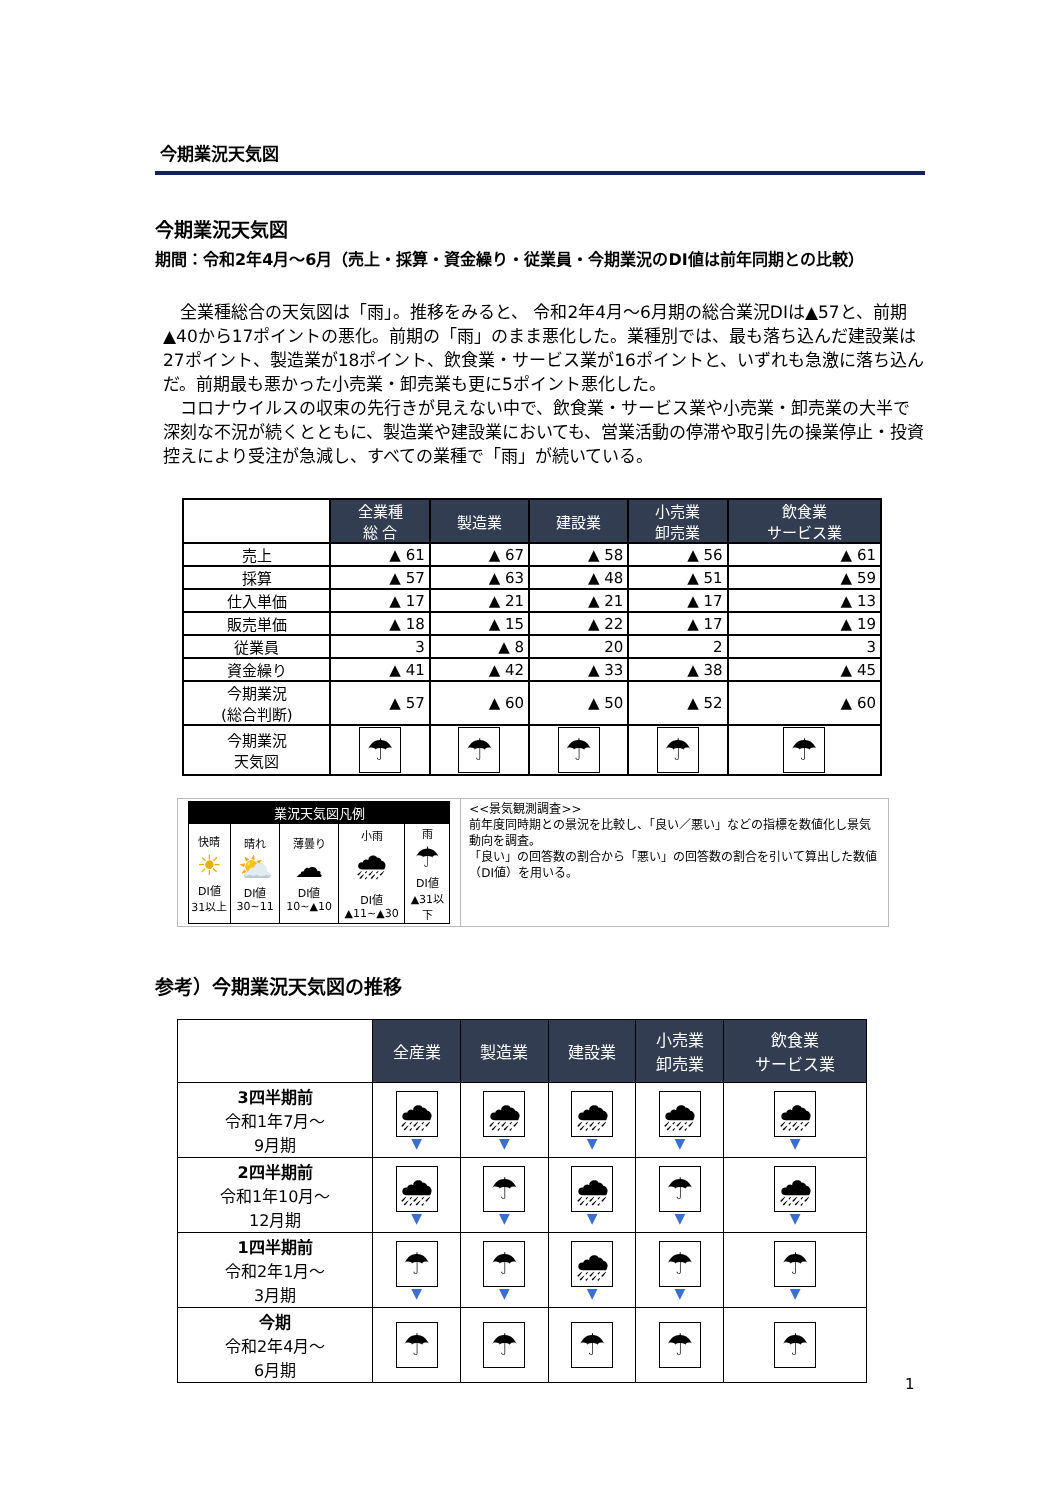今期業況天気図
今期業況天気図
期間：令和2年4月～6月（売上・採算・資金繰り・従業員・今期業況のDI値は前年同期との比較）
　全業種総合の天気図は「雨」。推移をみると、 令和2年4月～6月期の総合業況DIは▲57と、前期▲40から17ポイントの悪化。前期の「雨」のまま悪化した。業種別では、最も落ち込んだ建設業は27ポイント、製造業が18ポイント、飲食業・サービス業が16ポイントと、いずれも急激に落ち込んだ。前期最も悪かった小売業・卸売業も更に5ポイント悪化した。
　コロナウイルスの収束の先行きが見えない中で、飲食業・サービス業や小売業・卸売業の大半で深刻な不況が続くとともに、製造業や建設業においても、営業活動の停滞や取引先の操業停止・投資控えにより受注が急減し、すべての業種で「雨」が続いている。
| | 全業種 総 合 | 製造業 | 建設業 | 小売業 卸売業 | 飲食業 サービス業 |
| 売上 | ▲ 61 | ▲ 67 | ▲ 58 | ▲ 56 | ▲ 61 |
| 採算 | ▲ 57 | ▲ 63 | ▲ 48 | ▲ 51 | ▲ 59 |
| 仕入単価 | ▲ 17 | ▲ 21 | ▲ 21 | ▲ 17 | ▲ 13 |
| 販売単価 | ▲ 18 | ▲ 15 | ▲ 22 | ▲ 17 | ▲ 19 |
| 従業員 | 3 | ▲ 8 | 20 | 2 | 3 |
| 資金繰り | ▲ 41 | ▲ 42 | ▲ 33 | ▲ 38 | ▲ 45 |
| 今期業況 (総合判断) | ▲ 57 | ▲ 60 | ▲ 50 | ▲ 52 | ▲ 60 |
| 今期業況 天気図 | ☂ | ☂ | ☂ | ☂ | ☂ |
| 業況天気図凡例 | | | | |
| 快晴 ☀ DI値 31以上 | 晴れ ⛅ DI値 30~11 | 薄曇り ☁ DI値 10~▲10 | 小雨 🌧 DI値 ▲11~▲30 | 雨 ☂ DI値 ▲31以下 |
<<景気観測調査>>
前年度同時期との景況を比較し、「良い／悪い」などの指標を数値化し景気動向を調査。
「良い」の回答数の割合から「悪い」の回答数の割合を引いて算出した数値（DI値）を用いる。
参考）今期業況天気図の推移
| | 全産業 | 製造業 | 建設業 | 小売業 卸売業 | 飲食業 サービス業 |
| 3四半期前 令和1年7月～ 9月期 | 🌧 ▼ | 🌧 ▼ | 🌧 ▼ | 🌧 ▼ | 🌧 ▼ |
| 2四半期前 令和1年10月～ 12月期 | 🌧 ▼ | ☂ ▼ | 🌧 ▼ | ☂ ▼ | 🌧 ▼ |
| 1四半期前 令和2年1月～ 3月期 | ☂ ▼ | ☂ ▼ | 🌧 ▼ | ☂ ▼ | ☂ ▼ |
| 今期 令和2年4月～ 6月期 | ☂ | ☂ | ☂ | ☂ | ☂ |
1